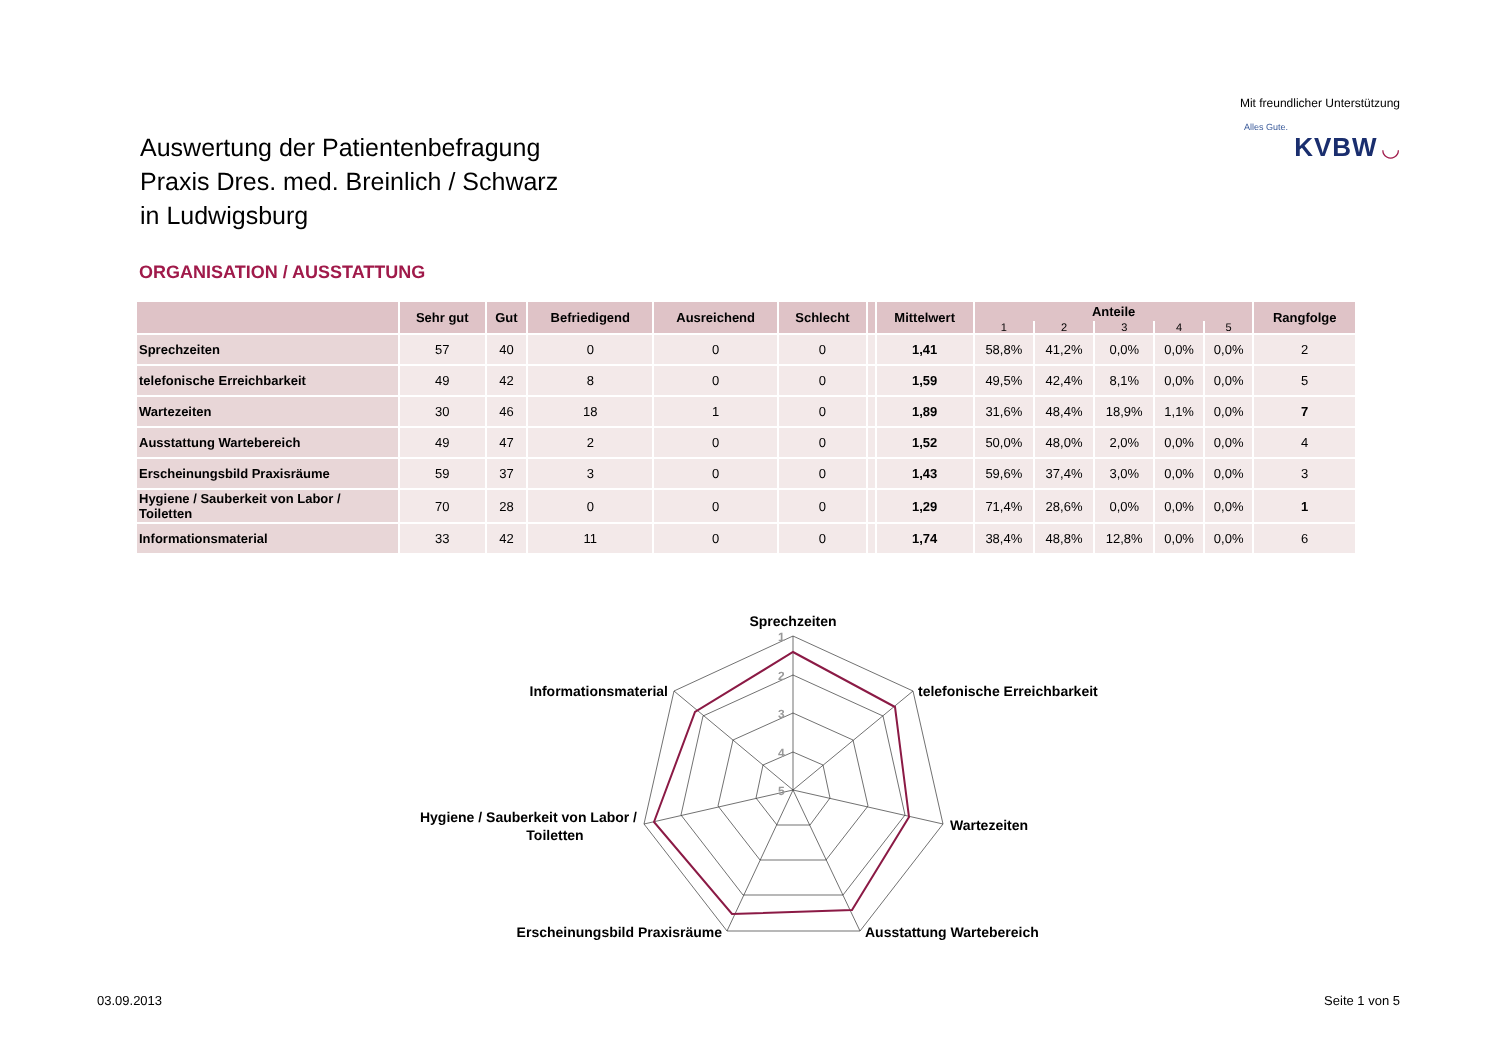Mit freundlicher Unterstützung
Alles Gute.
KVBW ◡
Auswertung der Patientenbefragung
Praxis Dres. med. Breinlich / Schwarz
in Ludwigsburg
ORGANISATION / AUSSTATTUNG
| | Sehr gut | Gut | Befriedigend | Ausreichend | Schlecht | | Mittelwert | Anteile | | | | | Rangfolge |
| --- | --- | --- | --- | --- | --- | --- | --- | --- | --- | --- | --- | --- | --- |
| | | | | | | | | 1 | 2 | 3 | 4 | 5 | |
| Sprechzeiten | 57 | 40 | 0 | 0 | 0 | | 1,41 | 58,8% | 41,2% | 0,0% | 0,0% | 0,0% | 2 |
| telefonische Erreichbarkeit | 49 | 42 | 8 | 0 | 0 | | 1,59 | 49,5% | 42,4% | 8,1% | 0,0% | 0,0% | 5 |
| Wartezeiten | 30 | 46 | 18 | 1 | 0 | | 1,89 | 31,6% | 48,4% | 18,9% | 1,1% | 0,0% | 7 |
| Ausstattung Wartebereich | 49 | 47 | 2 | 0 | 0 | | 1,52 | 50,0% | 48,0% | 2,0% | 0,0% | 0,0% | 4 |
| Erscheinungsbild Praxisräume | 59 | 37 | 3 | 0 | 0 | | 1,43 | 59,6% | 37,4% | 3,0% | 0,0% | 0,0% | 3 |
| Hygiene / Sauberkeit von Labor / Toiletten | 70 | 28 | 0 | 0 | 0 | | 1,29 | 71,4% | 28,6% | 0,0% | 0,0% | 0,0% | 1 |
| Informationsmaterial | 33 | 42 | 11 | 0 | 0 | | 1,74 | 38,4% | 48,8% | 12,8% | 0,0% | 0,0% | 6 |
Sprechzeiten
telefonische Erreichbarkeit
Wartezeiten
Ausstattung Wartebereich
Erscheinungsbild Praxisräume
Hygiene / Sauberkeit von Labor /
Toiletten
Informationsmaterial
1
2
3
4
5
03.09.2013 Seite 1 von 5